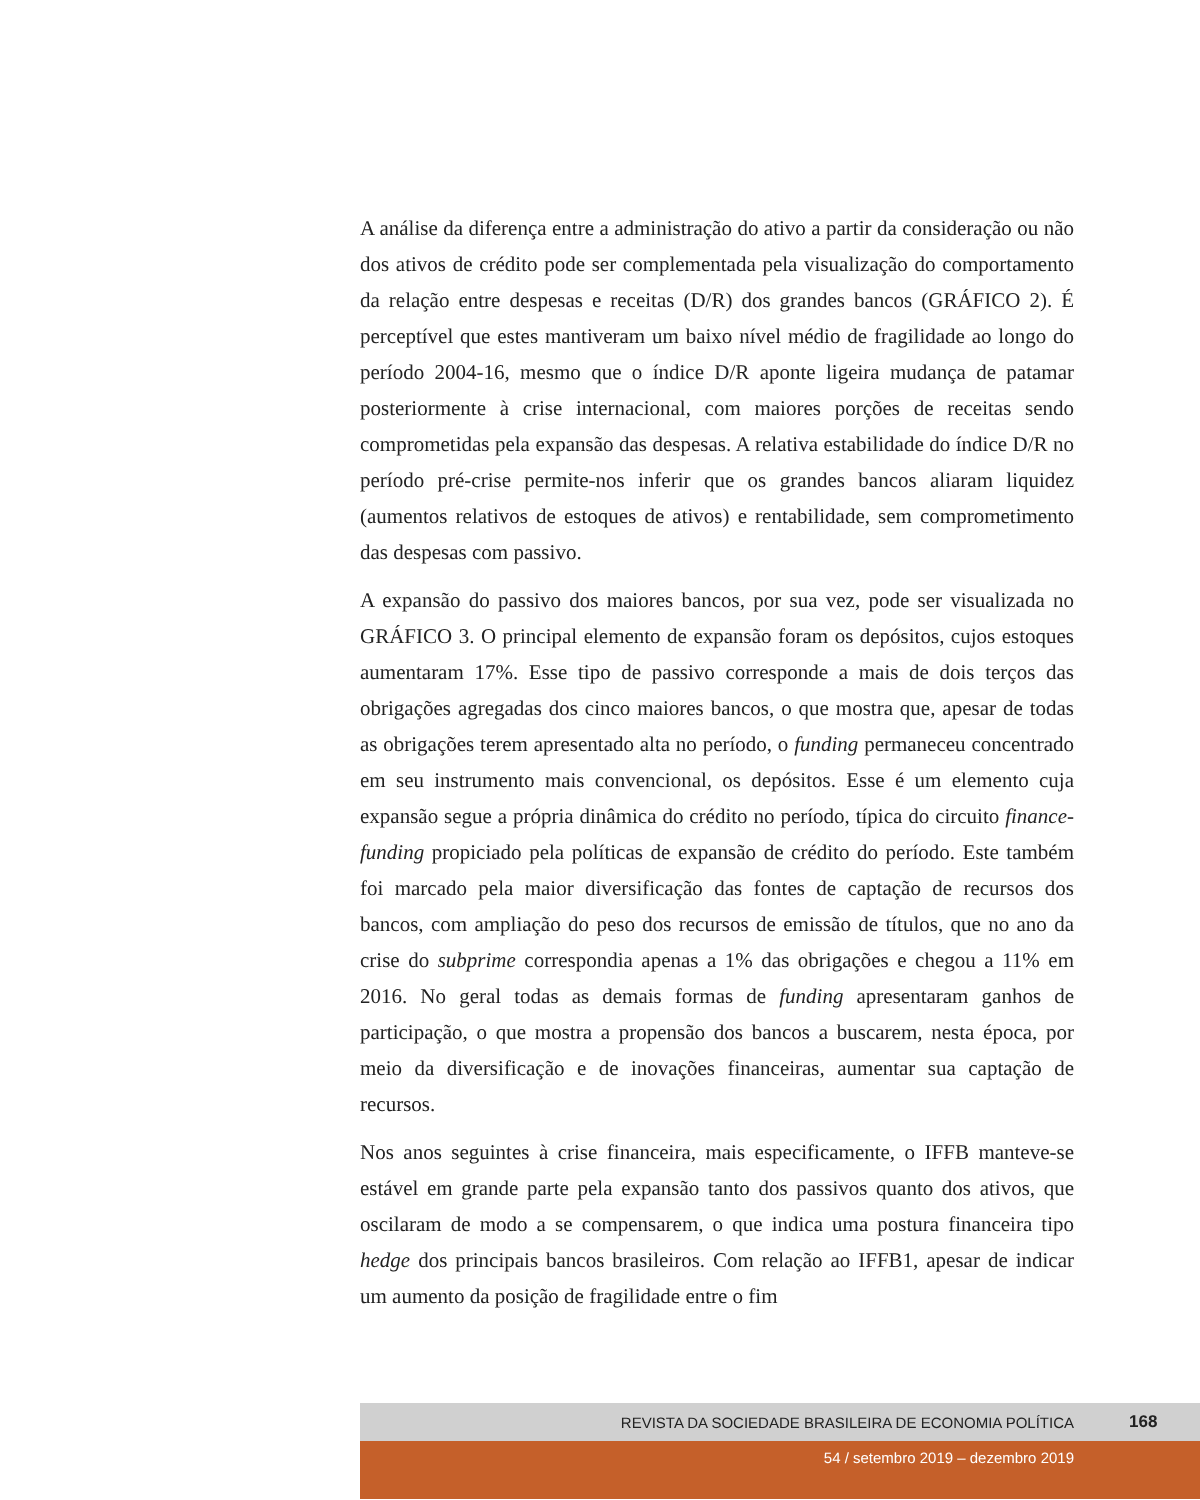A análise da diferença entre a administração do ativo a partir da consideração ou não dos ativos de crédito pode ser complementada pela visualização do comportamento da relação entre despesas e receitas (D/R) dos grandes bancos (GRÁFICO 2). É perceptível que estes mantiveram um baixo nível médio de fragilidade ao longo do período 2004-16, mesmo que o índice D/R aponte ligeira mudança de patamar posteriormente à crise internacional, com maiores porções de receitas sendo comprometidas pela expansão das despesas. A relativa estabilidade do índice D/R no período pré-crise permite-nos inferir que os grandes bancos aliaram liquidez (aumentos relativos de estoques de ativos) e rentabilidade, sem comprometimento das despesas com passivo.
A expansão do passivo dos maiores bancos, por sua vez, pode ser visualizada no GRÁFICO 3. O principal elemento de expansão foram os depósitos, cujos estoques aumentaram 17%. Esse tipo de passivo corresponde a mais de dois terços das obrigações agregadas dos cinco maiores bancos, o que mostra que, apesar de todas as obrigações terem apresentado alta no período, o funding permaneceu concentrado em seu instrumento mais convencional, os depósitos. Esse é um elemento cuja expansão segue a própria dinâmica do crédito no período, típica do circuito finance-funding propiciado pela políticas de expansão de crédito do período. Este também foi marcado pela maior diversificação das fontes de captação de recursos dos bancos, com ampliação do peso dos recursos de emissão de títulos, que no ano da crise do subprime correspondia apenas a 1% das obrigações e chegou a 11% em 2016. No geral todas as demais formas de funding apresentaram ganhos de participação, o que mostra a propensão dos bancos a buscarem, nesta época, por meio da diversificação e de inovações financeiras, aumentar sua captação de recursos.
Nos anos seguintes à crise financeira, mais especificamente, o IFFB manteve-se estável em grande parte pela expansão tanto dos passivos quanto dos ativos, que oscilaram de modo a se compensarem, o que indica uma postura financeira tipo hedge dos principais bancos brasileiros. Com relação ao IFFB1, apesar de indicar um aumento da posição de fragilidade entre o fim
REVISTA DA SOCIEDADE BRASILEIRA DE ECONOMIA POLÍTICA 168
54 / setembro 2019 – dezembro 2019